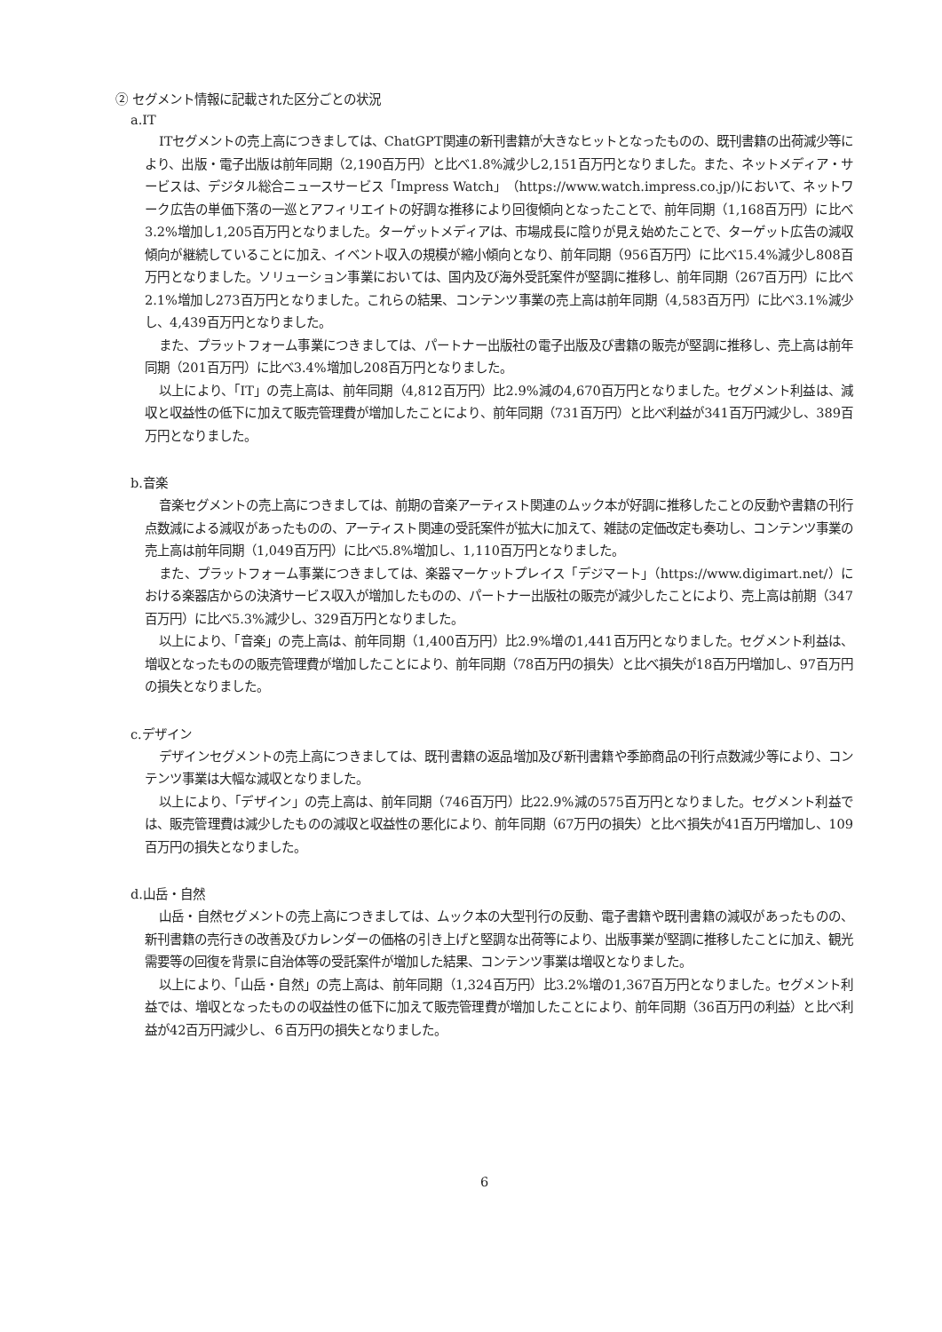② セグメント情報に記載された区分ごとの状況
a.IT
ITセグメントの売上高につきましては、ChatGPT関連の新刊書籍が大きなヒットとなったものの、既刊書籍の出荷減少等により、出版・電子出版は前年同期（2,190百万円）と比べ1.8%減少し2,151百万円となりました。また、ネットメディア・サービスは、デジタル総合ニュースサービス「Impress Watch」（https://www.watch.impress.co.jp/)において、ネットワーク広告の単価下落の一巡とアフィリエイトの好調な推移により回復傾向となったことで、前年同期（1,168百万円）に比べ3.2%増加し1,205百万円となりました。ターゲットメディアは、市場成長に陰りが見え始めたことで、ターゲット広告の減収傾向が継続していることに加え、イベント収入の規模が縮小傾向となり、前年同期（956百万円）に比べ15.4%減少し808百万円となりました。ソリューション事業においては、国内及び海外受託案件が堅調に推移し、前年同期（267百万円）に比べ2.1%増加し273百万円となりました。これらの結果、コンテンツ事業の売上高は前年同期（4,583百万円）に比べ3.1%減少し、4,439百万円となりました。
また、プラットフォーム事業につきましては、パートナー出版社の電子出版及び書籍の販売が堅調に推移し、売上高は前年同期（201百万円）に比べ3.4%増加し208百万円となりました。
以上により、「IT」の売上高は、前年同期（4,812百万円）比2.9%減の4,670百万円となりました。セグメント利益は、減収と収益性の低下に加えて販売管理費が増加したことにより、前年同期（731百万円）と比べ利益が341百万円減少し、389百万円となりました。
b.音楽
音楽セグメントの売上高につきましては、前期の音楽アーティスト関連のムック本が好調に推移したことの反動や書籍の刊行点数減による減収があったものの、アーティスト関連の受託案件が拡大に加えて、雑誌の定価改定も奏功し、コンテンツ事業の売上高は前年同期（1,049百万円）に比べ5.8%増加し、1,110百万円となりました。
また、プラットフォーム事業につきましては、楽器マーケットプレイス「デジマート」（https://www.digimart.net/）における楽器店からの決済サービス収入が増加したものの、パートナー出版社の販売が減少したことにより、売上高は前期（347百万円）に比べ5.3%減少し、329百万円となりました。
以上により、「音楽」の売上高は、前年同期（1,400百万円）比2.9%増の1,441百万円となりました。セグメント利益は、増収となったものの販売管理費が増加したことにより、前年同期（78百万円の損失）と比べ損失が18百万円増加し、97百万円の損失となりました。
c.デザイン
デザインセグメントの売上高につきましては、既刊書籍の返品増加及び新刊書籍や季節商品の刊行点数減少等により、コンテンツ事業は大幅な減収となりました。
以上により、「デザイン」の売上高は、前年同期（746百万円）比22.9%減の575百万円となりました。セグメント利益では、販売管理費は減少したものの減収と収益性の悪化により、前年同期（67万円の損失）と比べ損失が41百万円増加し、109百万円の損失となりました。
d.山岳・自然
山岳・自然セグメントの売上高につきましては、ムック本の大型刊行の反動、電子書籍や既刊書籍の減収があったものの、新刊書籍の売行きの改善及びカレンダーの価格の引き上げと堅調な出荷等により、出版事業が堅調に推移したことに加え、観光需要等の回復を背景に自治体等の受託案件が増加した結果、コンテンツ事業は増収となりました。
以上により、「山岳・自然」の売上高は、前年同期（1,324百万円）比3.2%増の1,367百万円となりました。セグメント利益では、増収となったものの収益性の低下に加えて販売管理費が増加したことにより、前年同期（36百万円の利益）と比べ利益が42百万円減少し、６百万円の損失となりました。
6